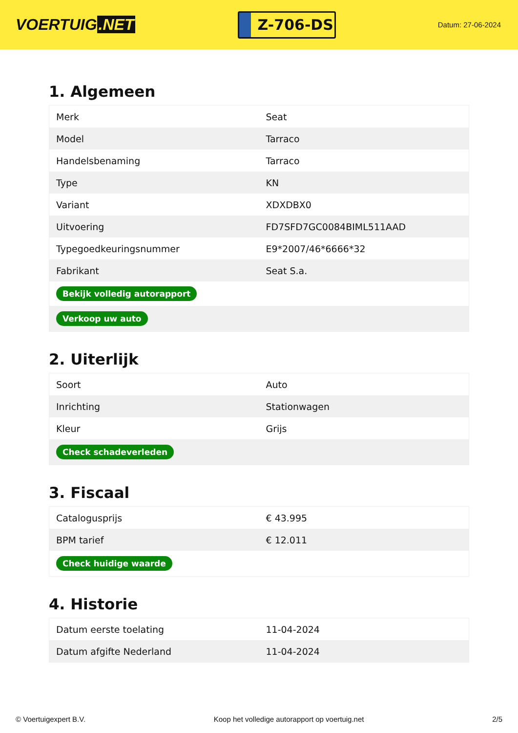VOERTUIG.NET
Z-706-DS
Datum: 27-06-2024
1. Algemeen
| Merk | Seat |
| Model | Tarraco |
| Handelsbenaming | Tarraco |
| Type | KN |
| Variant | XDXDBX0 |
| Uitvoering | FD7SFD7GC0084BIML511AAD |
| Typegoedkeuringsnummer | E9*2007/46*6666*32 |
| Fabrikant | Seat S.a. |
| Bekijk volledig autorapport | |
| Verkoop uw auto | |
2. Uiterlijk
| Soort | Auto |
| Inrichting | Stationwagen |
| Kleur | Grijs |
| Check schadeverleden | |
3. Fiscaal
| Catalogusprijs | € 43.995 |
| BPM tarief | € 12.011 |
| Check huidige waarde | |
4. Historie
| Datum eerste toelating | 11-04-2024 |
| Datum afgifte Nederland | 11-04-2024 |
© Voertuigexpert B.V. Koop het volledige autorapport op voertuig.net 2/5